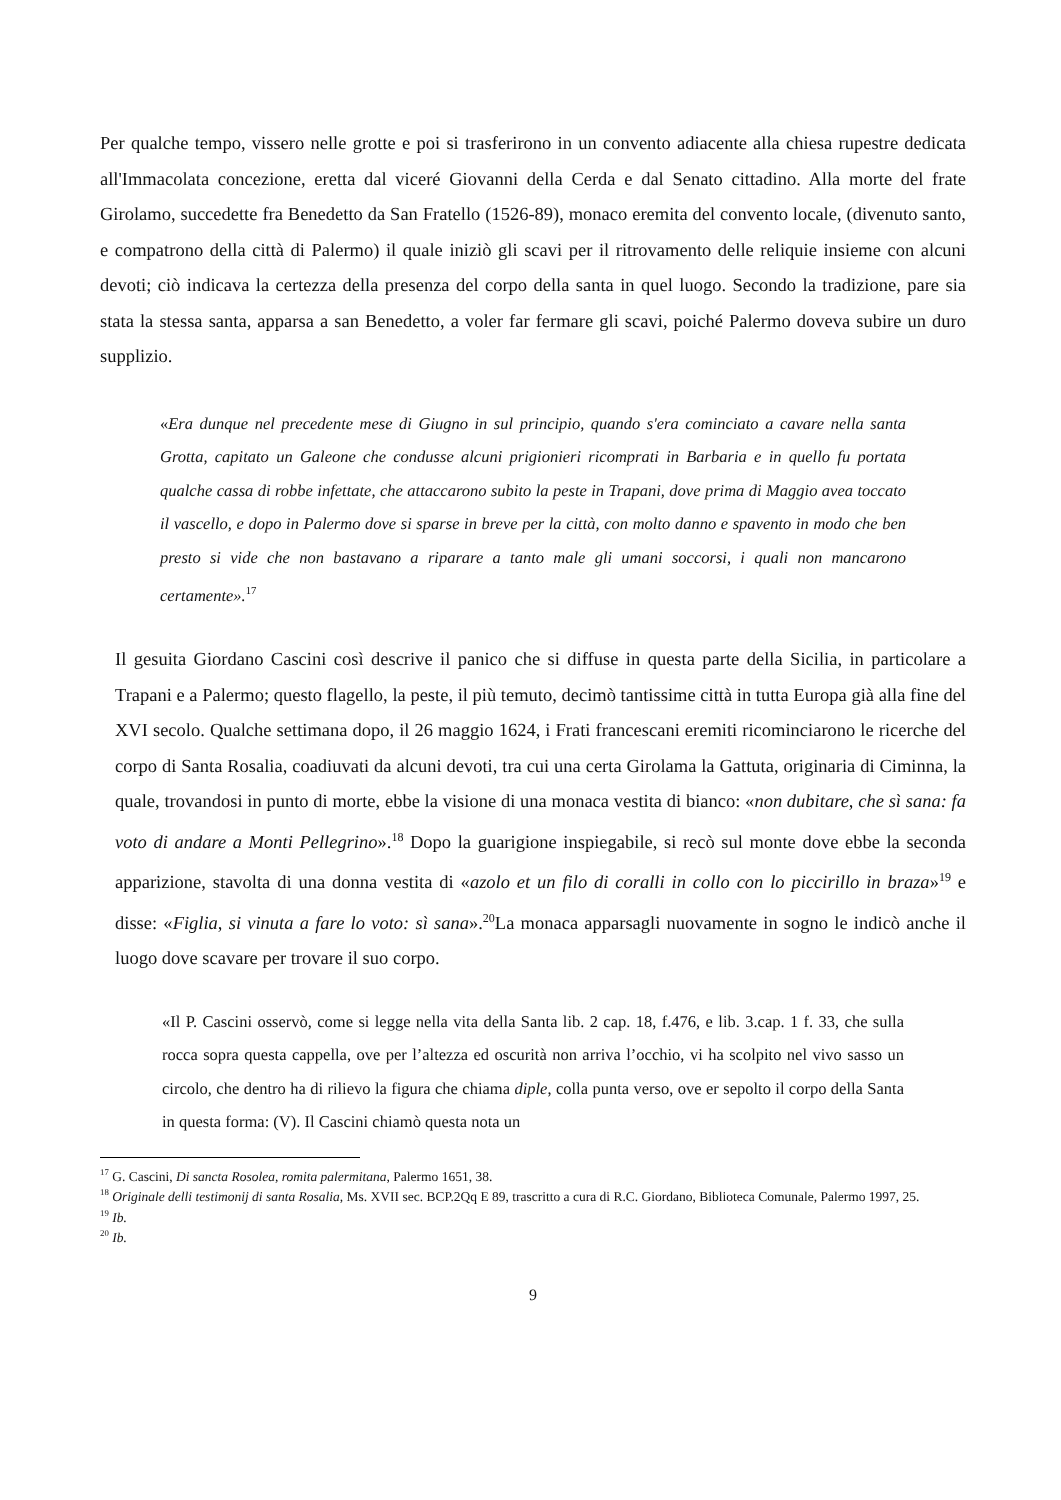Per qualche tempo, vissero nelle grotte e poi si trasferirono in un convento adiacente alla chiesa rupestre dedicata all'Immacolata concezione, eretta dal viceré Giovanni della Cerda e dal Senato cittadino. Alla morte del frate Girolamo, succedette fra Benedetto da San Fratello (1526-89), monaco eremita del convento locale, (divenuto santo, e compatrono della città di Palermo) il quale iniziò gli scavi per il ritrovamento delle reliquie insieme con alcuni devoti; ciò indicava la certezza della presenza del corpo della santa in quel luogo. Secondo la tradizione, pare sia stata la stessa santa, apparsa a san Benedetto, a voler far fermare gli scavi, poiché Palermo doveva subire un duro supplizio.
«Era dunque nel precedente mese di Giugno in sul principio, quando s'era cominciato a cavare nella santa Grotta, capitato un Galeone che condusse alcuni prigionieri ricomprati in Barbaria e in quello fu portata qualche cassa di robbe infettate, che attaccarono subito la peste in Trapani, dove prima di Maggio avea toccato il vascello, e dopo in Palermo dove si sparse in breve per la città, con molto danno e spavento in modo che ben presto si vide che non bastavano a riparare a tanto male gli umani soccorsi, i quali non mancarono certamente».<sup>17</sup>
Il gesuita Giordano Cascini così descrive il panico che si diffuse in questa parte della Sicilia, in particolare a Trapani e a Palermo; questo flagello, la peste, il più temuto, decimò tantissime città in tutta Europa già alla fine del XVI secolo. Qualche settimana dopo, il 26 maggio 1624, i Frati francescani eremiti ricominciarono le ricerche del corpo di Santa Rosalia, coadiuvati da alcuni devoti, tra cui una certa Girolama la Gattuta, originaria di Ciminna, la quale, trovandosi in punto di morte, ebbe la visione di una monaca vestita di bianco: «non dubitare, che sì sana: fa voto di andare a Monti Pellegrino».<sup>18</sup> Dopo la guarigione inspiegabile, si recò sul monte dove ebbe la seconda apparizione, stavolta di una donna vestita di «azolo et un filo di coralli in collo con lo piccirillo in braza»<sup>19</sup> e disse: «Figlia, si vinuta a fare lo voto: sì sana».<sup>20</sup>La monaca apparsagli nuovamente in sogno le indicò anche il luogo dove scavare per trovare il suo corpo.
«Il P. Cascini osservò, come si legge nella vita della Santa lib. 2 cap. 18, f.476, e lib. 3.cap. 1 f. 33, che sulla rocca sopra questa cappella, ove per l’altezza ed oscurità non arriva l’occhio, vi ha scolpito nel vivo sasso un circolo, che dentro ha di rilievo la figura che chiama diple, colla punta verso, ove er sepolto il corpo della Santa in questa forma: (V). Il Cascini chiamò questa nota un
<sup>17</sup> G. Cascini, Di sancta Rosolea, romita palermitana, Palermo 1651, 38.
<sup>18</sup> Originale delli testimonij di santa Rosalia, Ms. XVII sec. BCP.2Qq E 89, trascritto a cura di R.C. Giordano, Biblioteca Comunale, Palermo 1997, 25.
<sup>19</sup> Ib.
<sup>20</sup> Ib.
9